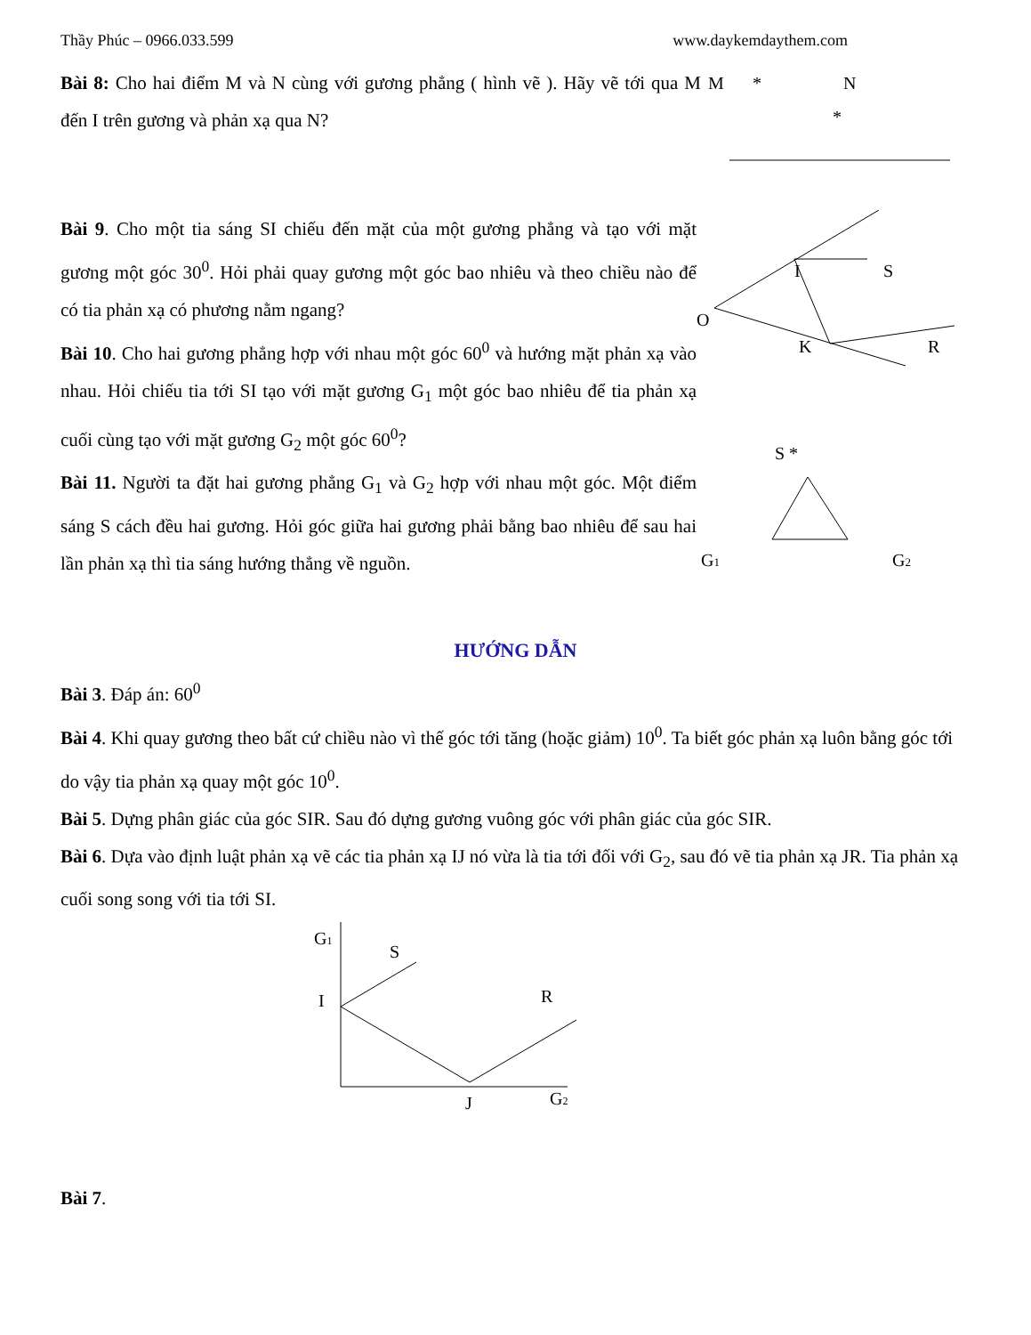Thầy Phúc – 0966.033.599 www.daykemdaythem.com
Bài 8: Cho hai điểm M và N cùng với gương phẳng ( hình vẽ ). Hãy vẽ tới qua M đến I trên gương và phản xạ qua N?
M
*
N
*
Bài 9. Cho một tia sáng SI chiếu đến mặt của một gương phẳng và tạo với mặt gương một góc 30<sup>0</sup>. Hỏi phải quay gương một góc bao nhiêu và theo chiều nào để có tia phản xạ có phương nằm ngang?
Bài 10. Cho hai gương phẳng hợp với nhau một góc 60<sup>0</sup> và hướng mặt phản xạ vào nhau. Hỏi chiếu tia tới SI tạo với mặt gương G<sub>1</sub> một góc bao nhiêu để tia phản xạ cuối cùng tạo với mặt gương G<sub>2</sub> một góc 60<sup>0</sup>?
Bài 11. Người ta đặt hai gương phẳng G<sub>1</sub> và G<sub>2</sub> hợp với nhau một góc. Một điểm sáng S cách đều hai gương. Hỏi góc giữa hai gương phải bằng bao nhiêu để sau hai lần phản xạ thì tia sáng hướng thẳng về nguồn.
O
I
S
K
R
S *
G1
G2
HƯỚNG DẪN
Bài 3. Đáp án: 60<sup>0</sup>
Bài 4. Khi quay gương theo bất cứ chiều nào vì thế góc tới tăng (hoặc giảm) 10<sup>0</sup>. Ta biết góc phản xạ luôn bằng góc tới do vậy tia phản xạ quay một góc 10<sup>0</sup>.
Bài 5. Dựng phân giác của góc SIR. Sau đó dựng gương vuông góc với phân giác của góc SIR.
Bài 6. Dựa vào định luật phản xạ vẽ các tia phản xạ IJ nó vừa là tia tới đối với G<sub>2</sub>, sau đó vẽ tia phản xạ JR. Tia phản xạ cuối song song với tia tới SI.
G1
S
I
R
J
G2
Bài 7.